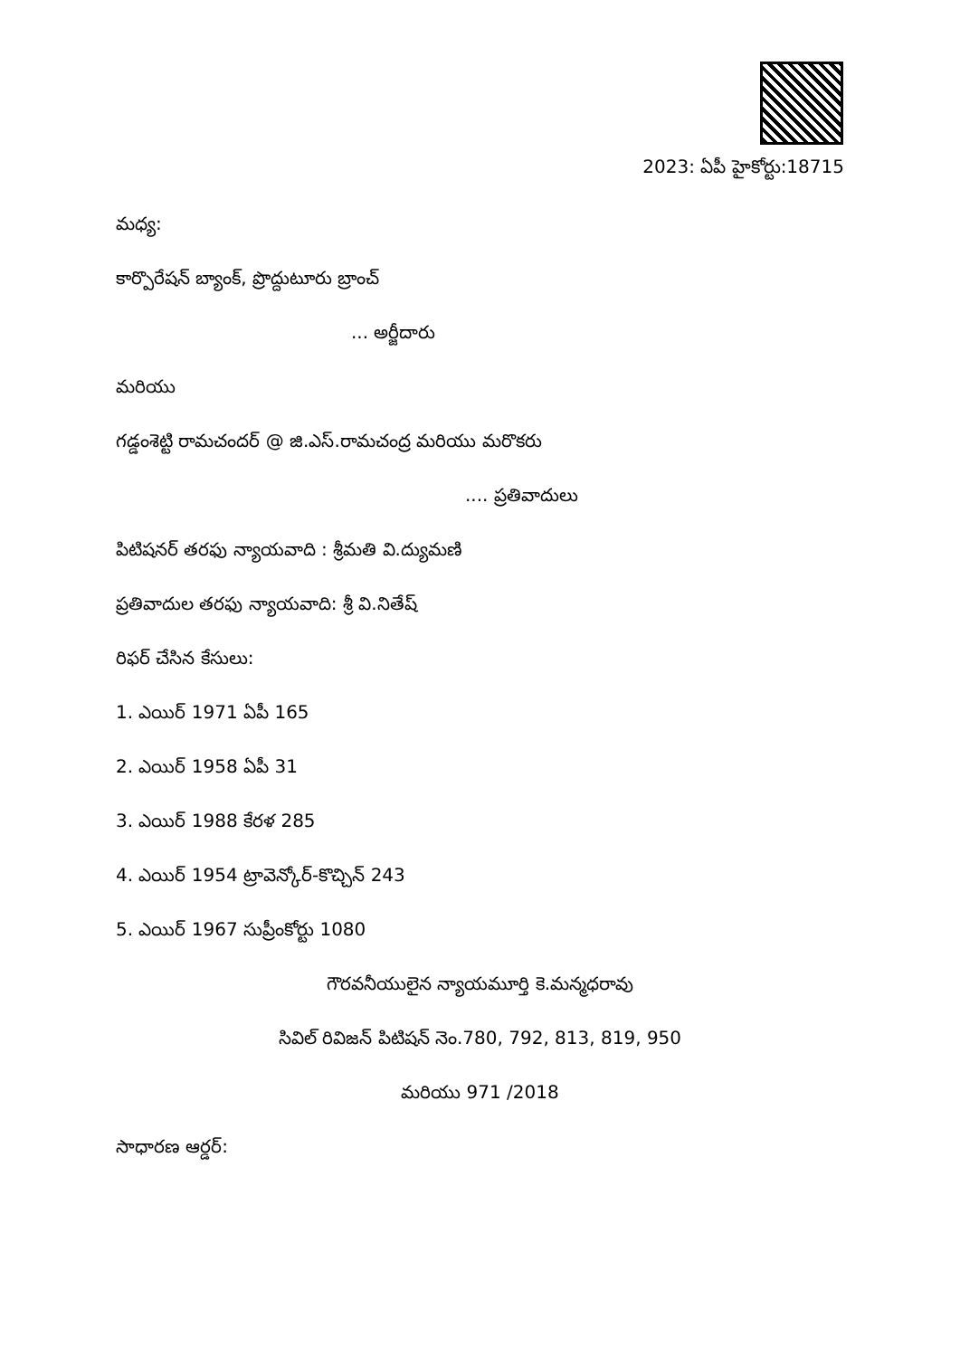2023: ఏపీ హైకోర్టు:18715
మధ్య:
కార్పొరేషన్ బ్యాంక్, ప్రొద్దుటూరు బ్రాంచ్
... అర్జీదారు
మరియు
గడ్డంశెట్టి రామచందర్ @ జి.ఎస్.రామచంద్ర మరియు మరొకరు
.... ప్రతివాదులు
పిటిషనర్ తరఫు న్యాయవాది : శ్రీమతి వి.ద్యుమణి
ప్రతివాదుల తరఫు న్యాయవాది: శ్రీ వి.నితేష్
రిఫర్ చేసిన కేసులు:
1. ఎయిర్ 1971 ఏపీ 165
2. ఎయిర్ 1958 ఏపీ 31
3. ఎయిర్ 1988 కేరళ 285
4. ఎయిర్ 1954 ట్రావెన్కోర్-కొచ్చిన్ 243
5. ఎయిర్ 1967 సుప్రీంకోర్టు 1080
గౌరవనీయులైన న్యాయమూర్తి కె.మన్మధరావు
సివిల్ రివిజన్ పిటిషన్ నెం.780, 792, 813, 819, 950
మరియు 971 /2018
సాధారణ ఆర్డర్: